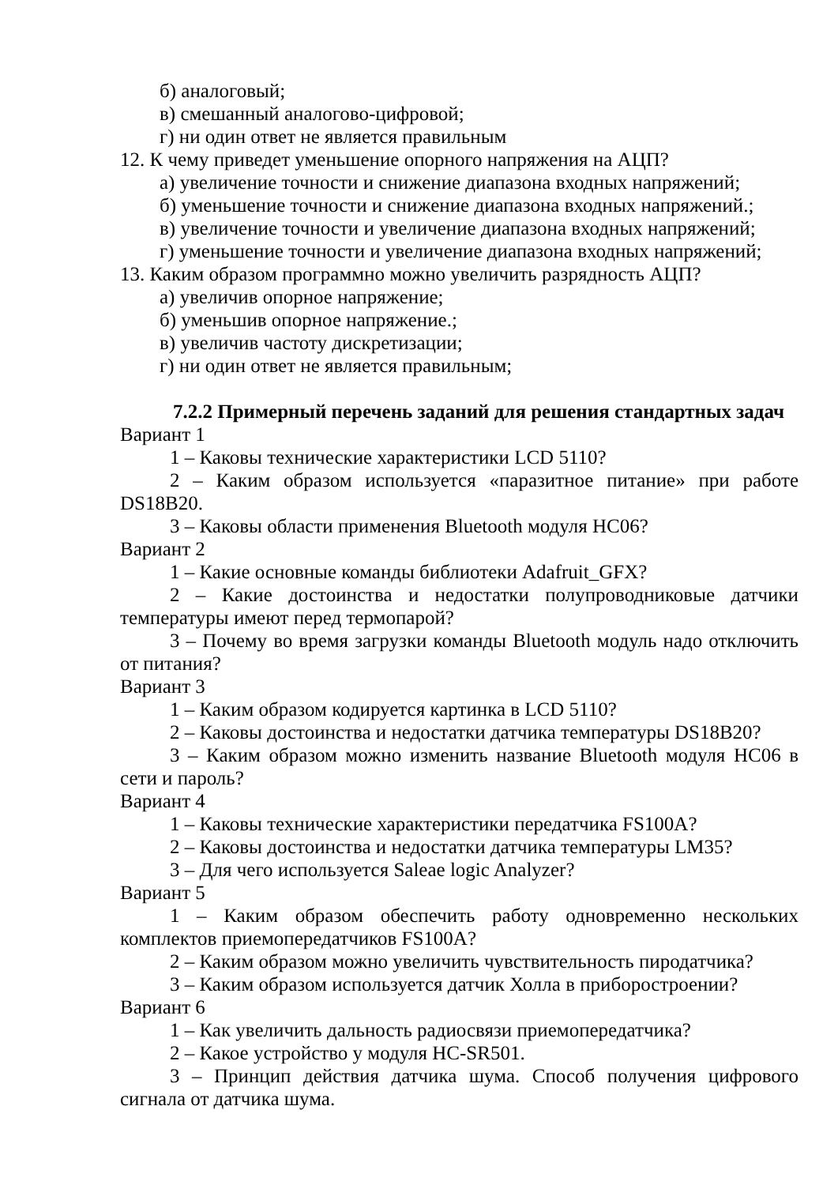б) аналоговый;
в) смешанный аналогово-цифровой;
г) ни один ответ не является правильным
12. К чему приведет уменьшение опорного напряжения на АЦП?
а) увеличение точности и снижение диапазона входных напряжений;
б) уменьшение точности и снижение диапазона входных напряжений.;
в) увеличение точности и увеличение диапазона входных напряжений;
г) уменьшение точности и увеличение диапазона входных напряжений;
13. Каким образом программно можно увеличить разрядность АЦП?
а) увеличив опорное напряжение;
б) уменьшив опорное напряжение.;
в) увеличив частоту дискретизации;
г) ни один ответ не является правильным;
7.2.2 Примерный перечень заданий для решения стандартных задач
Вариант 1
1 – Каковы технические характеристики LCD 5110?
2 – Каким образом используется «паразитное питание» при работе DS18B20.
3 – Каковы области применения Bluetooth модуля HC06?
Вариант 2
1 – Какие основные команды библиотеки Adafruit_GFX?
2 – Какие достоинства и недостатки полупроводниковые датчики температуры имеют перед термопарой?
3 – Почему во время загрузки команды Bluetooth модуль надо отключить от питания?
Вариант 3
1 – Каким образом кодируется картинка в LCD 5110?
2 – Каковы достоинства и недостатки датчика температуры DS18B20?
3 – Каким образом можно изменить название Bluetooth модуля HC06 в сети и пароль?
Вариант 4
1 – Каковы технические характеристики передатчика FS100A?
2 – Каковы достоинства и недостатки датчика температуры LM35?
3 – Для чего используется Saleae logic Analyzer?
Вариант 5
1 – Каким образом обеспечить работу одновременно нескольких комплектов приемопередатчиков FS100A?
2 – Каким образом можно увеличить чувствительность пиродатчика?
3 – Каким образом используется датчик Холла в приборостроении?
Вариант 6
1 – Как увеличить дальность радиосвязи приемопередатчика?
2 – Какое устройство у модуля HC-SR501.
3 – Принцип действия датчика шума. Способ получения цифрового сигнала от датчика шума.